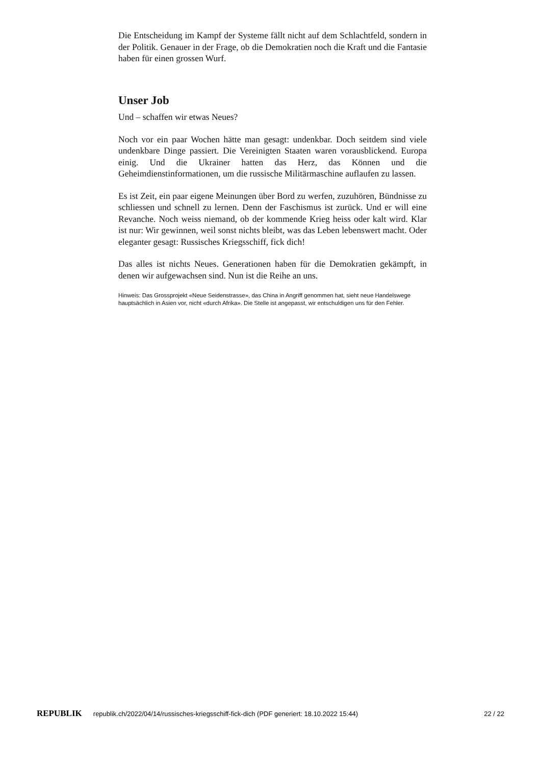Die Entscheidung im Kampf der Systeme fällt nicht auf dem Schlachtfeld, sondern in der Politik. Genauer in der Frage, ob die Demokratien noch die Kraft und die Fantasie haben für einen grossen Wurf.
Unser Job
Und – schaffen wir etwas Neues?
Noch vor ein paar Wochen hätte man gesagt: undenkbar. Doch seitdem sind viele undenkbare Dinge passiert. Die Vereinigten Staaten waren voraus­blickend. Europa einig. Und die Ukrainer hatten das Herz, das Können und die Geheimdienstinformationen, um die russische Militärmaschine auflaufen zu lassen.
Es ist Zeit, ein paar eigene Meinungen über Bord zu werfen, zuzuhören, Bündnisse zu schliessen und schnell zu lernen. Denn der Faschismus ist zurück. Und er will eine Revanche. Noch weiss niemand, ob der kommen­de Krieg heiss oder kalt wird. Klar ist nur: Wir gewinnen, weil sonst nichts bleibt, was das Leben lebenswert macht. Oder eleganter gesagt: Russisches Kriegsschiff, fick dich!
Das alles ist nichts Neues. Generationen haben für die Demokratien ge­kämpft, in denen wir aufgewachsen sind. Nun ist die Reihe an uns.
Hinweis: Das Grossprojekt «Neue Seidenstrasse», das China in Angriff genommen hat, sieht neue Handelswege hauptsächlich in Asien vor, nicht «durch Afrika». Die Stelle ist angepasst, wir entschuldigen uns für den Fehler.
REPUBLIK republik.ch/2022/04/14/russisches-kriegsschiff-fick-dich (PDF generiert: 18.10.2022 15:44) 22 / 22